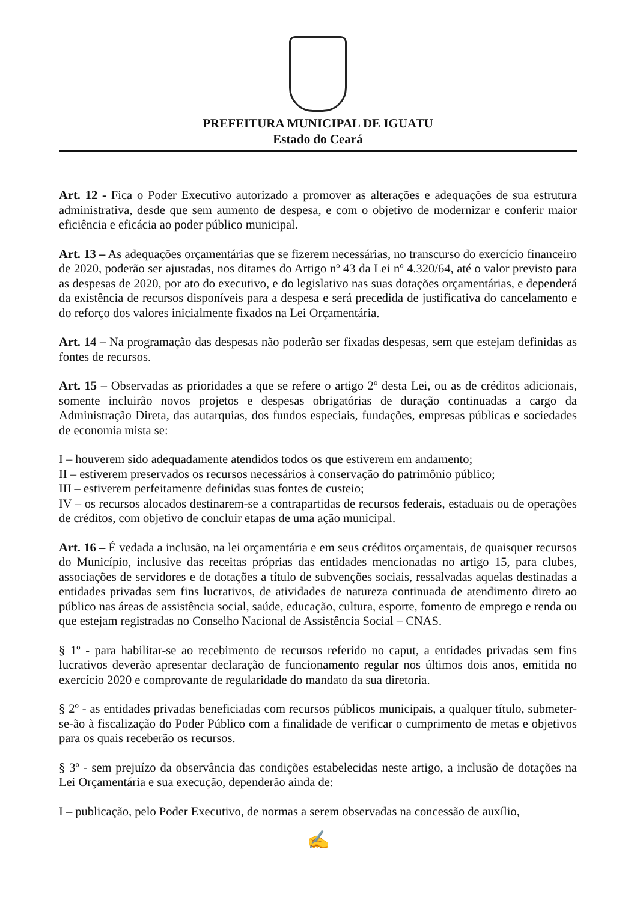PREFEITURA MUNICIPAL DE IGUATU
Estado do Ceará
Art. 12 - Fica o Poder Executivo autorizado a promover as alterações e adequações de sua estrutura administrativa, desde que sem aumento de despesa, e com o objetivo de modernizar e conferir maior eficiência e eficácia ao poder público municipal.
Art. 13 – As adequações orçamentárias que se fizerem necessárias, no transcurso do exercício financeiro de 2020, poderão ser ajustadas, nos ditames do Artigo nº 43 da Lei nº 4.320/64, até o valor previsto para as despesas de 2020, por ato do executivo, e do legislativo nas suas dotações orçamentárias, e dependerá da existência de recursos disponíveis para a despesa e será precedida de justificativa do cancelamento e do reforço dos valores inicialmente fixados na Lei Orçamentária.
Art. 14 – Na programação das despesas não poderão ser fixadas despesas, sem que estejam definidas as fontes de recursos.
Art. 15 – Observadas as prioridades a que se refere o artigo 2º desta Lei, ou as de créditos adicionais, somente incluirão novos projetos e despesas obrigatórias de duração continuadas a cargo da Administração Direta, das autarquias, dos fundos especiais, fundações, empresas públicas e sociedades de economia mista se:
I – houverem sido adequadamente atendidos todos os que estiverem em andamento;
II – estiverem preservados os recursos necessários à conservação do patrimônio público;
III – estiverem perfeitamente definidas suas fontes de custeio;
IV – os recursos alocados destinarem-se a contrapartidas de recursos federais, estaduais ou de operações de créditos, com objetivo de concluir etapas de uma ação municipal.
Art. 16 – É vedada a inclusão, na lei orçamentária e em seus créditos orçamentais, de quaisquer recursos do Município, inclusive das receitas próprias das entidades mencionadas no artigo 15, para clubes, associações de servidores e de dotações a título de subvenções sociais, ressalvadas aquelas destinadas a entidades privadas sem fins lucrativos, de atividades de natureza continuada de atendimento direto ao público nas áreas de assistência social, saúde, educação, cultura, esporte, fomento de emprego e renda ou que estejam registradas no Conselho Nacional de Assistência Social – CNAS.
§ 1º - para habilitar-se ao recebimento de recursos referido no caput, a entidades privadas sem fins lucrativos deverão apresentar declaração de funcionamento regular nos últimos dois anos, emitida no exercício 2020 e comprovante de regularidade do mandato da sua diretoria.
§ 2º - as entidades privadas beneficiadas com recursos públicos municipais, a qualquer título, submeter-se-ão à fiscalização do Poder Público com a finalidade de verificar o cumprimento de metas e objetivos para os quais receberão os recursos.
§ 3º - sem prejuízo da observância das condições estabelecidas neste artigo, a inclusão de dotações na Lei Orçamentária e sua execução, dependerão ainda de:
I – publicação, pelo Poder Executivo, de normas a serem observadas na concessão de auxílio,
✍